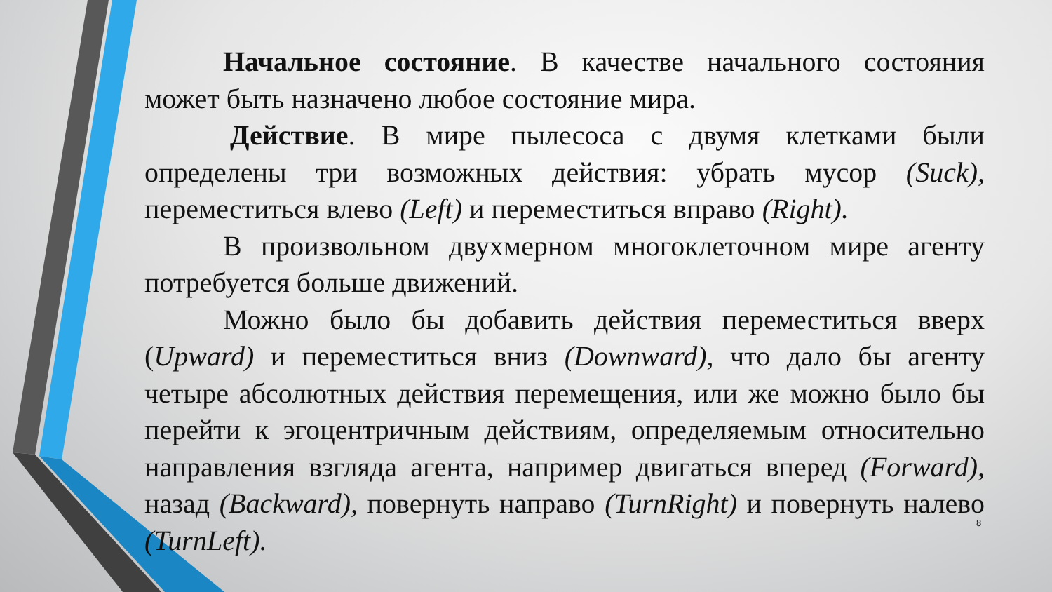Начальное состояние. В качестве начального состояния может быть назначено любое состояние мира.
Действие. В мире пылесоса с двумя клетками были определены три возможных действия: убрать мусор (Suck), переместиться влево (Left) и переместиться вправо (Right).
В произвольном двухмерном многоклеточном мире агенту потребуется больше движений.
Можно было бы добавить действия переместиться вверх (Upward) и переместиться вниз (Downward), что дало бы агенту четыре абсолютных действия перемещения, или же можно было бы перейти к эгоцентричным действиям, определяемым относительно направления взгляда агента, например двигаться вперед (Forward), назад (Backward), повернуть направо (TurnRight) и повернуть налево (TurnLeft).
8